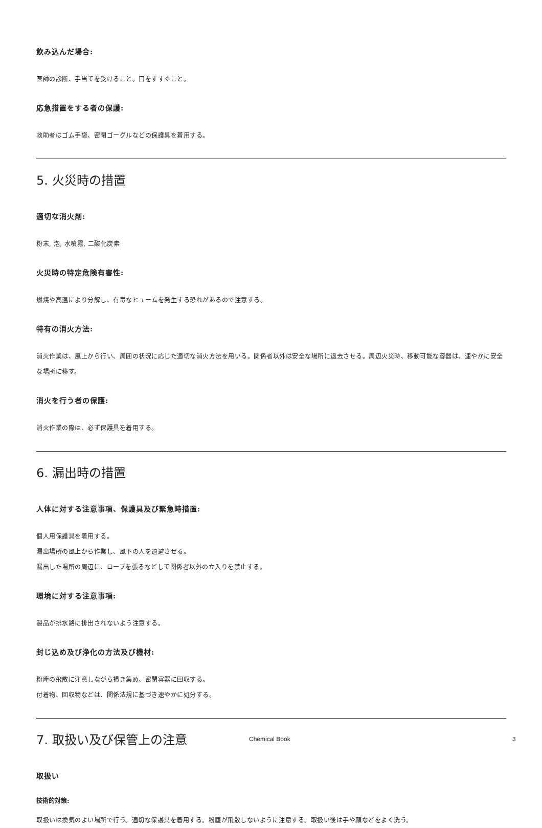飲み込んだ場合:
医師の診断、手当てを受けること。口をすすぐこと。
応急措置をする者の保護:
救助者はゴム手袋、密閉ゴーグルなどの保護具を着用する。
5. 火災時の措置
適切な消火剤:
粉末, 泡, 水噴霧, 二酸化炭素
火災時の特定危険有害性:
燃焼や高温により分解し、有毒なヒュームを発生する恐れがあるので注意する。
特有の消火方法:
消火作業は、風上から行い、周囲の状況に応じた適切な消火方法を用いる。関係者以外は安全な場所に退去させる。周辺火災時、移動可能な容器は、速やかに安全な場所に移す。
消火を行う者の保護:
消火作業の際は、必ず保護具を着用する。
6. 漏出時の措置
人体に対する注意事項、保護具及び緊急時措置:
個人用保護具を着用する。
漏出場所の風上から作業し、風下の人を退避させる。
漏出した場所の周辺に、ロープを張るなどして関係者以外の立入りを禁止する。
環境に対する注意事項:
製品が排水路に排出されないよう注意する。
封じ込め及び浄化の方法及び機材:
粉塵の飛散に注意しながら掃き集め、密閉容器に回収する。
付着物、回収物などは、関係法規に基づき速やかに処分する。
7. 取扱い及び保管上の注意
取扱い
技術的対策:
取扱いは換気のよい場所で行う。適切な保護具を着用する。粉塵が飛散しないように注意する。取扱い後は手や顔などをよく洗う。
Chemical Book 3